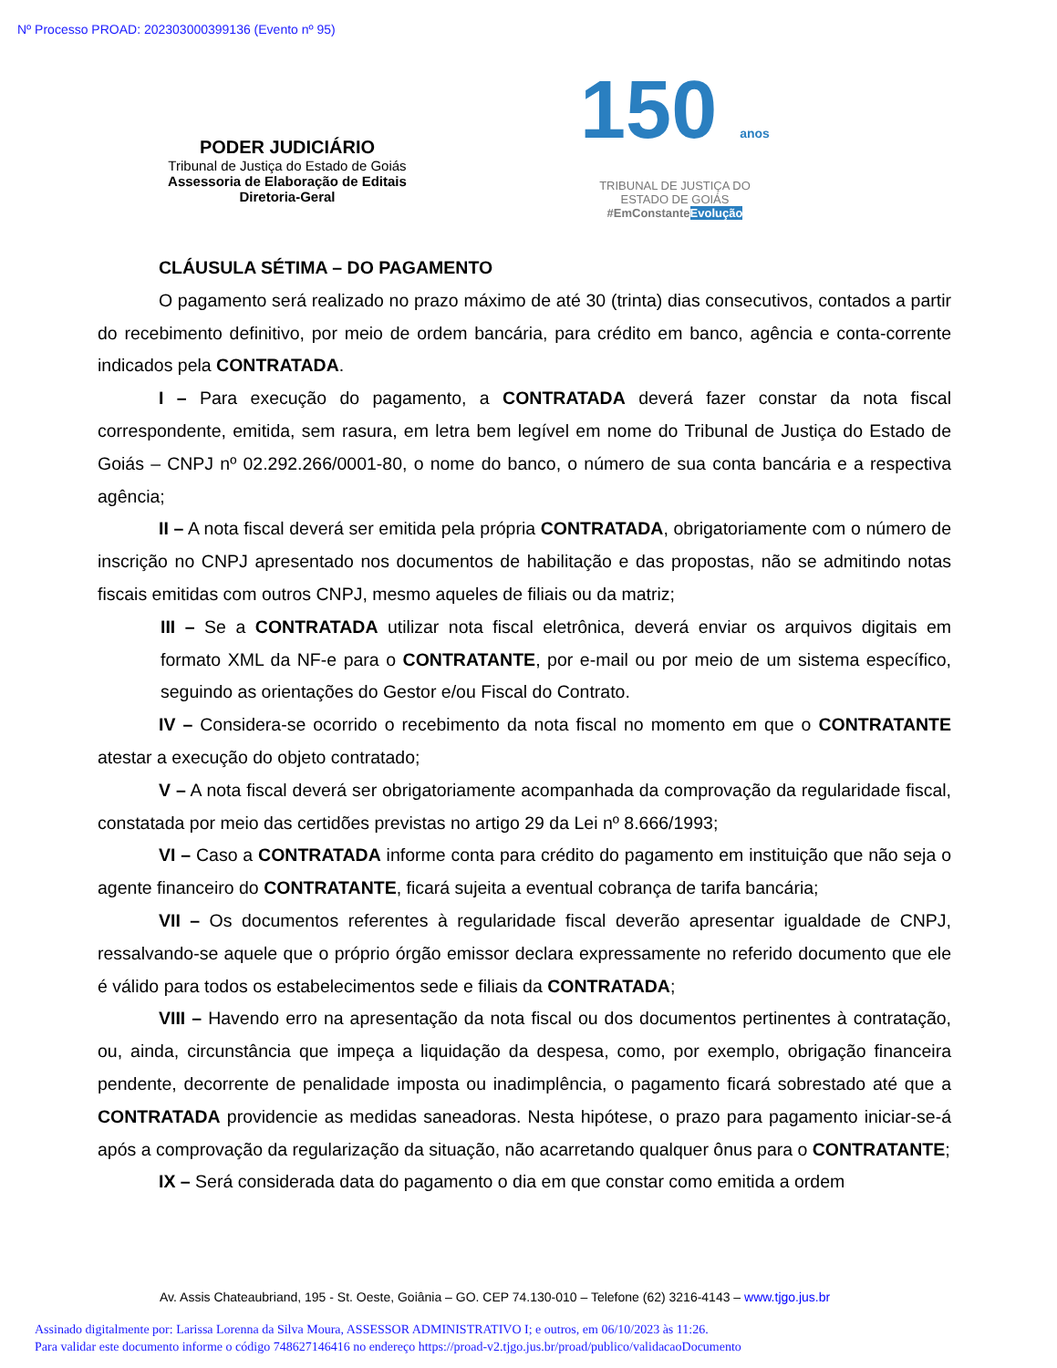Nº Processo PROAD: 202303000399136 (Evento nº 95)
PODER JUDICIÁRIO
Tribunal de Justiça do Estado de Goiás
Assessoria de Elaboração de Editais
Diretoria-Geral
150 anos
TRIBUNAL DE JUSTIÇA DO
ESTADO DE GOIÁS
#EmConstanteEvolução
CLÁUSULA SÉTIMA – DO PAGAMENTO
O pagamento será realizado no prazo máximo de até 30 (trinta) dias consecutivos, contados a partir do recebimento definitivo, por meio de ordem bancária, para crédito em banco, agência e conta-corrente indicados pela CONTRATADA.
I – Para execução do pagamento, a CONTRATADA deverá fazer constar da nota fiscal correspondente, emitida, sem rasura, em letra bem legível em nome do Tribunal de Justiça do Estado de Goiás – CNPJ nº 02.292.266/0001-80, o nome do banco, o número de sua conta bancária e a respectiva agência;
II – A nota fiscal deverá ser emitida pela própria CONTRATADA, obrigatoriamente com o número de inscrição no CNPJ apresentado nos documentos de habilitação e das propostas, não se admitindo notas fiscais emitidas com outros CNPJ, mesmo aqueles de filiais ou da matriz;
III – Se a CONTRATADA utilizar nota fiscal eletrônica, deverá enviar os arquivos digitais em formato XML da NF-e para o CONTRATANTE, por e-mail ou por meio de um sistema específico, seguindo as orientações do Gestor e/ou Fiscal do Contrato.
IV – Considera-se ocorrido o recebimento da nota fiscal no momento em que o CONTRATANTE atestar a execução do objeto contratado;
V – A nota fiscal deverá ser obrigatoriamente acompanhada da comprovação da regularidade fiscal, constatada por meio das certidões previstas no artigo 29 da Lei nº 8.666/1993;
VI – Caso a CONTRATADA informe conta para crédito do pagamento em instituição que não seja o agente financeiro do CONTRATANTE, ficará sujeita a eventual cobrança de tarifa bancária;
VII – Os documentos referentes à regularidade fiscal deverão apresentar igualdade de CNPJ, ressalvando-se aquele que o próprio órgão emissor declara expressamente no referido documento que ele é válido para todos os estabelecimentos sede e filiais da CONTRATADA;
VIII – Havendo erro na apresentação da nota fiscal ou dos documentos pertinentes à contratação, ou, ainda, circunstância que impeça a liquidação da despesa, como, por exemplo, obrigação financeira pendente, decorrente de penalidade imposta ou inadimplência, o pagamento ficará sobrestado até que a CONTRATADA providencie as medidas saneadoras. Nesta hipótese, o prazo para pagamento iniciar-se-á após a comprovação da regularização da situação, não acarretando qualquer ônus para o CONTRATANTE;
IX – Será considerada data do pagamento o dia em que constar como emitida a ordem
Av. Assis Chateaubriand, 195 - St. Oeste, Goiânia – GO. CEP 74.130-010 – Telefone (62) 3216-4143 – www.tjgo.jus.br
Assinado digitalmente por: Larissa Lorenna da Silva Moura, ASSESSOR ADMINISTRATIVO I; e outros, em 06/10/2023 às 11:26.
Para validar este documento informe o código 748627146416 no endereço https://proad-v2.tjgo.jus.br/proad/publico/validacaoDocumento